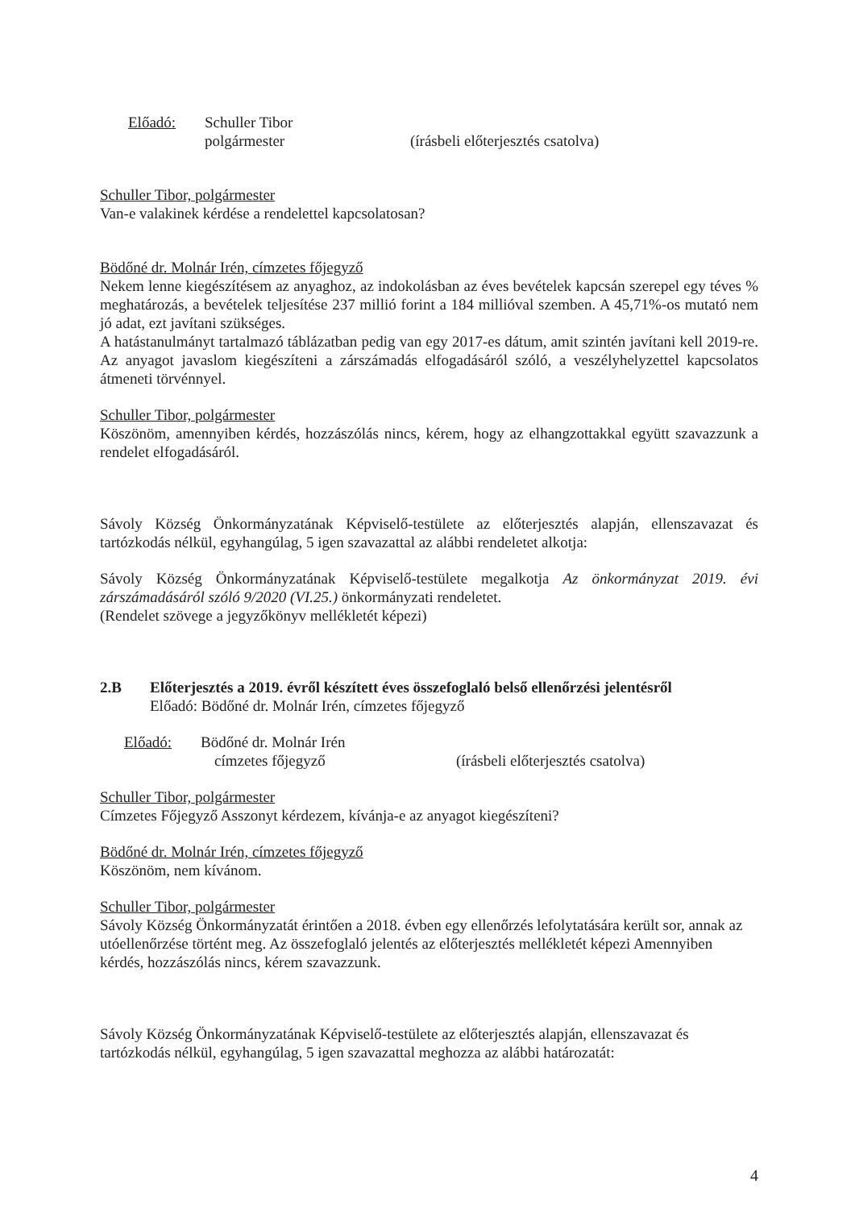Előadó: Schuller Tibor
polgármester (írásbeli előterjesztés csatolva)
Schuller Tibor, polgármester
Van-e valakinek kérdése a rendelettel kapcsolatosan?
Bödőné dr. Molnár Irén, címzetes főjegyző
Nekem lenne kiegészítésem az anyaghoz, az indokolásban az éves bevételek kapcsán szerepel egy téves % meghatározás, a bevételek teljesítése 237 millió forint a 184 millióval szemben. A 45,71%-os mutató nem jó adat, ezt javítani szükséges.
A hatástanulmányt tartalmazó táblázatban pedig van egy 2017-es dátum, amit szintén javítani kell 2019-re. Az anyagot javaslom kiegészíteni a zárszámadás elfogadásáról szóló, a veszélyhelyzettel kapcsolatos átmeneti törvénnyel.
Schuller Tibor, polgármester
Köszönöm, amennyiben kérdés, hozzászólás nincs, kérem, hogy az elhangzottakkal együtt szavazzunk a rendelet elfogadásáról.
Sávoly Község Önkormányzatának Képviselő-testülete az előterjesztés alapján, ellenszavazat és tartózkodás nélkül, egyhangúlag, 5 igen szavazattal az alábbi rendeletet alkotja:
Sávoly Község Önkormányzatának Képviselő-testülete megalkotja Az önkormányzat 2019. évi zárszámadásáról szóló 9/2020 (VI.25.) önkormányzati rendeletet.
(Rendelet szövege a jegyzőkönyv mellékletét képezi)
2.B Előterjesztés a 2019. évről készített éves összefoglaló belső ellenőrzési jelentésről
Előadó: Bödőné dr. Molnár Irén, címzetes főjegyző
Előadó: Bödőné dr. Molnár Irén
címzetes főjegyző (írásbeli előterjesztés csatolva)
Schuller Tibor, polgármester
Címzetes Főjegyző Asszonyt kérdezem, kívánja-e az anyagot kiegészíteni?
Bödőné dr. Molnár Irén, címzetes főjegyző
Köszönöm, nem kívánom.
Schuller Tibor, polgármester
Sávoly Község Önkormányzatát érintően a 2018. évben egy ellenőrzés lefolytatására került sor, annak az utóellenőrzése történt meg. Az összefoglaló jelentés az előterjesztés mellékletét képezi Amennyiben kérdés, hozzászólás nincs, kérem szavazzunk.
Sávoly Község Önkormányzatának Képviselő-testülete az előterjesztés alapján, ellenszavazat és tartózkodás nélkül, egyhangúlag, 5 igen szavazattal meghozza az alábbi határozatát:
4